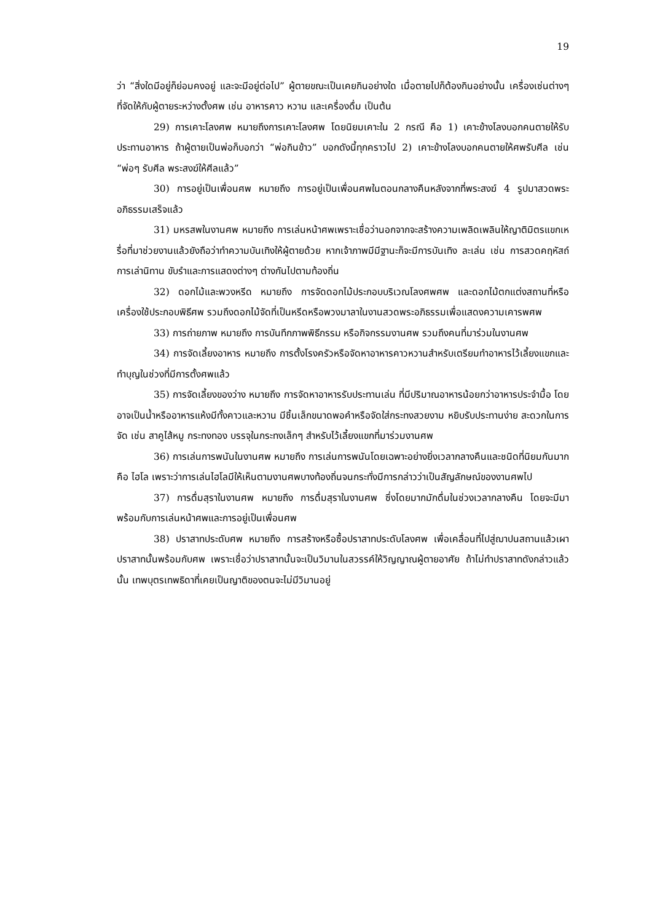19
ว่า “สิ่งใดมีอยู่ก็ย่อมคงอยู่ และจะมีอยู่ต่อไป” ผู้ตายขณะเป็นเคยกินอย่างใด เมื่อตายไปก็ต้องกินอย่างนั้น เครื่องเซ่นต่างๆ ที่จัดให้กับผู้ตายระหว่างตั้งศพ เช่น อาหารคาว หวาน และเครื่องดื่ม เป็นต้น
29) การเคาะโลงศพ หมายถึงการเคาะโลงศพ โดยนิยมเคาะใน 2 กรณี คือ 1) เคาะข้างโลงบอกคนตายให้รับประทานอาหาร ถ้าผู้ตายเป็นพ่อก็บอกว่า “พ่อกินข้าว” บอกดังนี้ทุกคราวไป 2) เคาะข้างโลงบอกคนตายให้ศพรับศีล เช่น “พ่อๆ รับศีล พระสงฆ์ให้ศีลแล้ว”
30) การอยู่เป็นเพื่อนศพ หมายถึง การอยู่เป็นเพื่อนศพในตอนกลางคืนหลังจากที่พระสงฆ์ 4 รูปมาสวดพระอภิธรรมเสร็จแล้ว
31) มหรสพในงานศพ หมายถึง การเล่นหน้าศพเพราะเชื่อว่านอกจากจะสร้างความเพลิดเพลินให้ญาติมิตรแขกเหรื่อที่มาช่วยงานแล้วยังถือว่าทำความบันเทิงให้ผู้ตายด้วย หากเจ้าภาพมีมีฐานะก็จะมีการบันเทิง ละเล่น เช่น การสวดคฤหัสถ์ การเล่านิทาน ขับรำและการแสดงต่างๆ ต่างกันไปตามท้องถิ่น
32) ดอกไม้และพวงหรีด หมายถึง การจัดดอกไม้ประกอบบริเวณโลงศพศพ และดอกไม้ตกแต่งสถานที่หรือเครื่องใช้ประกอบพิธีศพ รวมถึงดอกไม้จัดที่เป็นหรีดหรือพวงมาลาในงานสวดพระอภิธรรมเพื่อแสดงความเคารพศพ
33) การถ่ายภาพ หมายถึง การบันทึกภาพพิธีกรรม หรือกิจกรรมงานศพ รวมถึงคนที่มาร่วมในงานศพ
34) การจัดเลี้ยงอาหาร หมายถึง การตั้งโรงครัวหรือจัดหาอาหารคาวหวานสำหรับเตรียมทำอาหารไว้เลี้ยงแขกและทำบุญในช่วงที่มีการตั้งศพแล้ว
35) การจัดเลี้ยงของว่าง หมายถึง การจัดหาอาหารรับประทานเล่น ที่มีปริมาณอาหารน้อยกว่าอาหารประจำมื้อ โดยอาจเป็นน้ำหรืออาหารแห้งมีทั้งคาวและหวาน มีชิ้นเล็กขนาดพอคำหรือจัดใส่กระทงสวยงาม หยิบรับประทานง่าย สะดวกในการจัด เช่น สาคูไส้หมู กระทงทอง บรรจุในกระทงเล็กๆ สำหรับไว้เลี้ยงแขกที่มาร่วมงานศพ
36) การเล่นการพนันในงานศพ หมายถึง การเล่นการพนันโดยเฉพาะอย่างยิ่งเวลากลางคืนและชนิดที่นิยมกันมากคือ ไฮโล เพราะว่าการเล่นไฮโลมีให้เห็นตามงานศพบางท้องถิ่นจนกระทั่งมีการกล่าวว่าเป็นสัญลักษณ์ของงานศพไป
37) การดื่มสุราในงานศพ หมายถึง การดื่มสุราในงานศพ ซึ่งโดยมากมักดื่มในช่วงเวลากลางคืน โดยจะมีมาพร้อมกับการเล่นหน้าศพและการอยู่เป็นเพื่อนศพ
38) ปราสาทประดับศพ หมายถึง การสร้างหรือซื้อปราสาทประดับโลงศพ เพื่อเคลื่อนที่ไปสู่ฌาปนสถานแล้วเผาปราสาทนั้นพร้อมกับศพ เพราะเชื่อว่าปราสาทนั้นจะเป็นวิมานในสวรรค์ให้วิญญาณผู้ตายอาศัย ถ้าไม่ทำปราสาทดังกล่าวแล้วนั้น เทพบุตรเทพธิดาที่เคยเป็นญาติของตนจะไม่มีวิมานอยู่